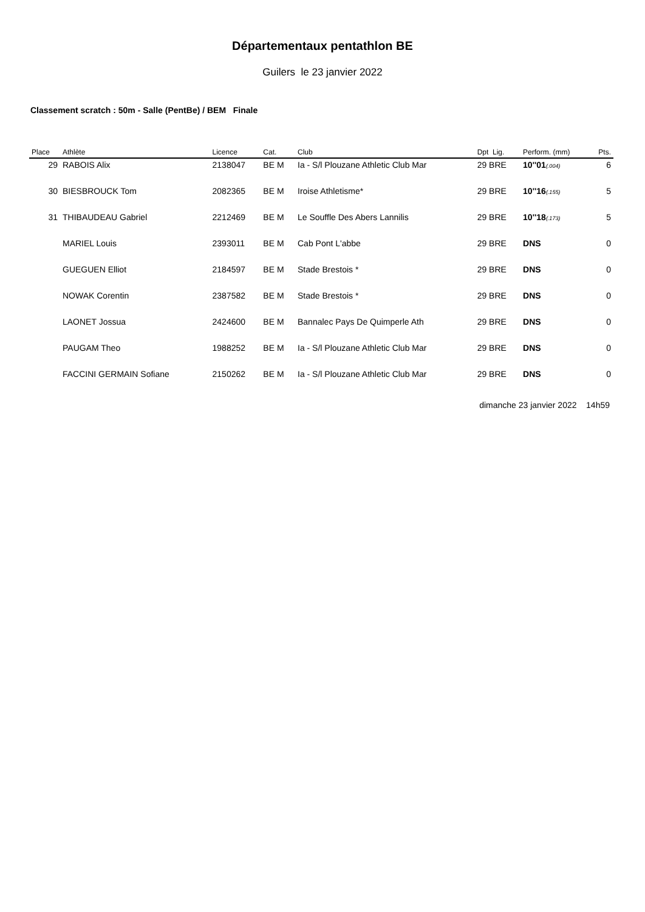Départementaux pentathlon BE
Guilers le 23 janvier 2022
Classement scratch : 50m - Salle (PentBe) / BEM Finale
| Place | Athlète | Licence | Cat. | Club | Dpt Lig. | Perform. (mm) | Pts. |
| --- | --- | --- | --- | --- | --- | --- | --- |
| 29 | RABOIS Alix | 2138047 | BE M | Ia - S/l Plouzane Athletic Club Mar | 29 BRE | 10''01 (.004) | 6 |
| 30 | BIESBROUCK Tom | 2082365 | BE M | Iroise Athletisme* | 29 BRE | 10''16 (.155) | 5 |
| 31 | THIBAUDEAU Gabriel | 2212469 | BE M | Le Souffle Des Abers Lannilis | 29 BRE | 10''18 (.173) | 5 |
| | MARIEL Louis | 2393011 | BE M | Cab Pont L'abbe | 29 BRE | DNS | 0 |
| | GUEGUEN Elliot | 2184597 | BE M | Stade Brestois * | 29 BRE | DNS | 0 |
| | NOWAK Corentin | 2387582 | BE M | Stade Brestois * | 29 BRE | DNS | 0 |
| | LAONET Jossua | 2424600 | BE M | Bannalec Pays De Quimperle Ath | 29 BRE | DNS | 0 |
| | PAUGAM Theo | 1988252 | BE M | Ia - S/l Plouzane Athletic Club Mar | 29 BRE | DNS | 0 |
| | FACCINI GERMAIN Sofiane | 2150262 | BE M | Ia - S/l Plouzane Athletic Club Mar | 29 BRE | DNS | 0 |
dimanche 23 janvier 2022 14h59